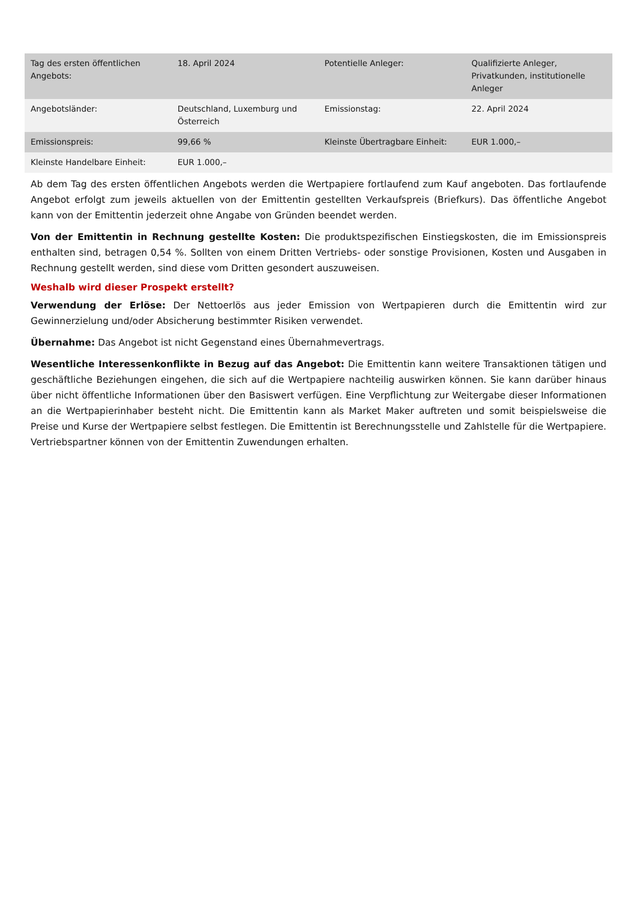| Tag des ersten öffentlichen Angebots: | 18. April 2024 | Potentielle Anleger: | Qualifizierte Anleger, Privatkunden, institutionelle Anleger |
| Angebotsländer: | Deutschland, Luxemburg und Österreich | Emissionstag: | 22. April 2024 |
| Emissionspreis: | 99,66 % | Kleinste Übertragbare Einheit: | EUR 1.000,– |
| Kleinste Handelbare Einheit: | EUR 1.000,– | | |
Ab dem Tag des ersten öffentlichen Angebots werden die Wertpapiere fortlaufend zum Kauf angeboten. Das fortlaufende Angebot erfolgt zum jeweils aktuellen von der Emittentin gestellten Verkaufspreis (Briefkurs). Das öffentliche Angebot kann von der Emittentin jederzeit ohne Angabe von Gründen beendet werden.
Von der Emittentin in Rechnung gestellte Kosten: Die produktspezifischen Einstiegskosten, die im Emissionspreis enthalten sind, betragen 0,54 %. Sollten von einem Dritten Vertriebs- oder sonstige Provisionen, Kosten und Ausgaben in Rechnung gestellt werden, sind diese vom Dritten gesondert auszuweisen.
Weshalb wird dieser Prospekt erstellt?
Verwendung der Erlöse: Der Nettoerlös aus jeder Emission von Wertpapieren durch die Emittentin wird zur Gewinnerzielung und/oder Absicherung bestimmter Risiken verwendet.
Übernahme: Das Angebot ist nicht Gegenstand eines Übernahmevertrags.
Wesentliche Interessenkonflikte in Bezug auf das Angebot: Die Emittentin kann weitere Transaktionen tätigen und geschäftliche Beziehungen eingehen, die sich auf die Wertpapiere nachteilig auswirken können. Sie kann darüber hinaus über nicht öffentliche Informationen über den Basiswert verfügen. Eine Verpflichtung zur Weitergabe dieser Informationen an die Wertpapierinhaber besteht nicht. Die Emittentin kann als Market Maker auftreten und somit beispielsweise die Preise und Kurse der Wertpapiere selbst festlegen. Die Emittentin ist Berechnungsstelle und Zahlstelle für die Wertpapiere. Vertriebspartner können von der Emittentin Zuwendungen erhalten.